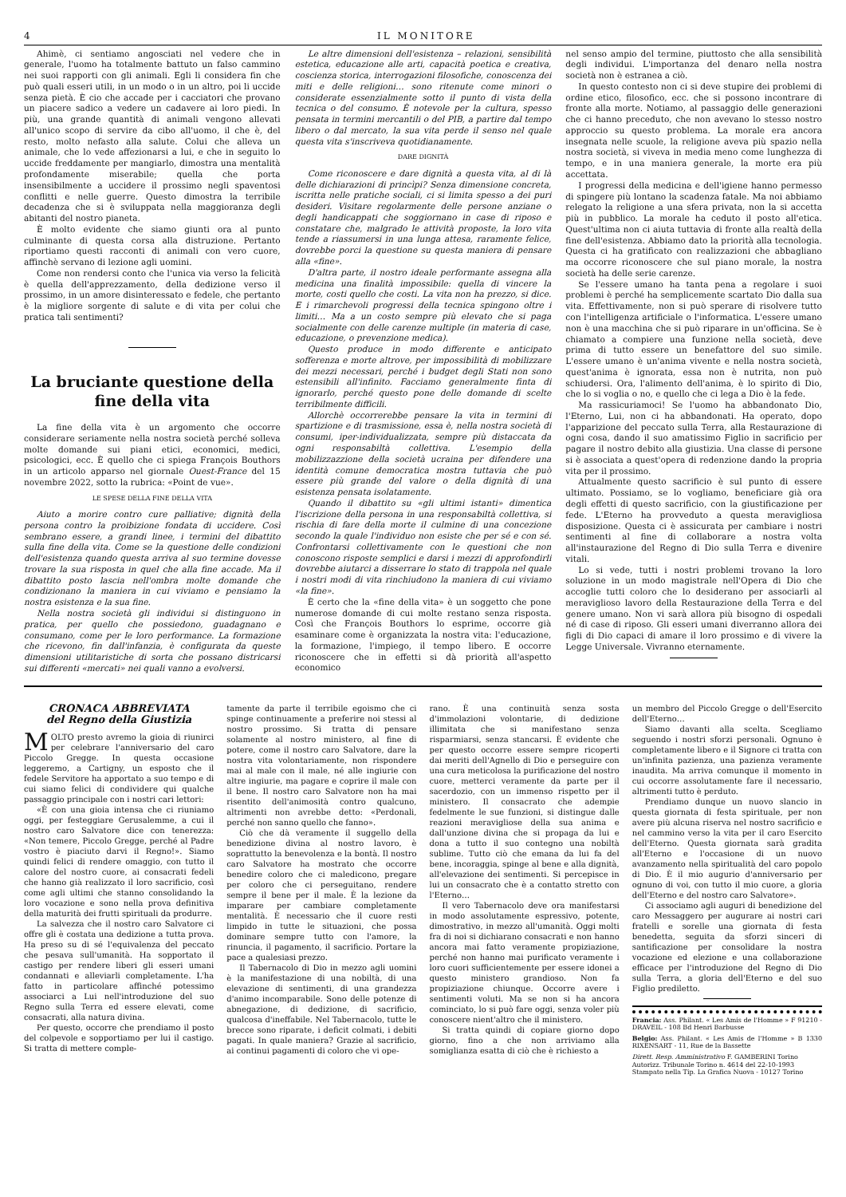4 IL MONITORE
Ahimè, ci sentiamo angosciati nel vedere che in generale, l'uomo ha totalmente battuto un falso cammino nei suoi rapporti con gli animali. Egli li considera fin che può quali esseri utili, in un modo o in un altro, poi li uccide senza pietà. È cio che accade per i cacciatori che provano un piacere sadico a vedere un cadavere ai loro piedi. In più, una grande quantità di animali vengono allevati all'unico scopo di servire da cibo all'uomo, il che è, del resto, molto nefasto alla salute. Colui che alleva un animale, che lo vede affezionarsi a lui, e che in seguito lo uccide freddamente per mangiarlo, dimostra una mentalità profondamente miserabile; quella che porta insensibilmente a uccidere il prossimo negli spaventosi conflitti e nelle guerre. Questo dimostra la terribile decadenza che si è sviluppata nella maggioranza degli abitanti del nostro pianeta.
È molto evidente che siamo giunti ora al punto culminante di questa corsa alla distruzione. Pertanto riportiamo questi racconti di animali con vero cuore, affinchè servano di lezione agli uomini.
Come non rendersi conto che l'unica via verso la felicità è quella dell'apprezzamento, della dedizione verso il prossimo, in un amore disinteressato e fedele, che pertanto è la migliore sorgente di salute e di vita per colui che pratica tali sentimenti?
La bruciante questione della fine della vita
La fine della vita è un argomento che occorre considerare seriamente nella nostra società perché solleva molte domande sui piani etici, economici, medici, psicologici, ecc. È quello che ci spiega François Bouthors in un articolo apparso nel giornale Ouest-France del 15 novembre 2022, sotto la rubrica: «Point de vue».
LE SPESE DELLA FINE DELLA VITA
Aiuto a morire contro cure palliative; dignità della persona contro la proibizione fondata di uccidere. Così sembrano essere, a grandi linee, i termini del dibattito sulla fine della vita. Come se la questione delle condizioni dell'esistenza quando questa arriva al suo termine dovesse trovare la sua risposta in quel che alla fine accade. Ma il dibattito posto lascia nell'ombra molte domande che condizionano la maniera in cui viviamo e pensiamo la nostra esistenza e la sua fine.
Nella nostra società gli individui si distinguono in pratica, per quello che possiedono, guadagnano e consumano, come per le loro performance. La formazione che ricevono, fin dall'infanzia, è configurata da queste dimensioni utilitaristiche di sorta che possano districarsi sui differenti «mercati» nei quali vanno a evolversi.
Le altre dimensioni dell'esistenza – relazioni, sensibilità estetica, educazione alle arti, capacità poetica e creativa, coscienza storica, interrogazioni filosofiche, conoscenza dei miti e delle religioni… sono ritenute come minori o considerate essenzialmente sotto il punto di vista della tecnica o del consumo. È notevole per la cultura, spesso pensata in termini mercantili o del PIB, a partire dal tempo libero o dal mercato, la sua vita perde il senso nel quale questa vita s'inscriveva quotidianamente.
DARE DIGNITÀ
Come riconoscere e dare dignità a questa vita, al di là delle dichiarazioni di princìpi? Senza dimensione concreta, iscritta nelle pratiche sociali, ci si limita spesso a dei puri desideri. Visitare regolarmente delle persone anziane o degli handicappati che soggiornano in case di riposo e constatare che, malgrado le attività proposte, la loro vita tende a riassumersi in una lunga attesa, raramente felice, dovrebbe porci la questione su questa maniera di pensare alla «fine».
D'altra parte, il nostro ideale performante assegna alla medicina una finalità impossibile: quella di vincere la morte, costi quello che costi. La vita non ha prezzo, si dice. E i rimarchevoli progressi della tecnica spingono oltre i limiti… Ma a un costo sempre più elevato che si paga socialmente con delle carenze multiple (in materia di case, educazione, o prevenzione medica).
Questo produce in modo differente e anticipato sofferenza e morte altrove, per impossibilità di mobilizzare dei mezzi necessari, perché i budget degli Stati non sono estensibili all'infinito. Facciamo generalmente finta di ignorarlo, perché questo pone delle domande di scelte terribilmente difficili.
Allorchè occorrerebbe pensare la vita in termini di spartizione e di trasmissione, essa è, nella nostra società di consumi, iper-individualizzata, sempre più distaccata da ogni responsabiltà collettiva. L'esempio della mobilizzazzione della società ucraina per difendere una identità comune democratica mostra tuttavia che può essere più grande del valore o della dignità di una esistenza pensata isolatamente.
Quando il dibattito su «gli ultimi istanti» dimentica l'iscrizione della persona in una responsabiltà collettiva, si rischia di fare della morte il culmine di una concezione secondo la quale l'individuo non esiste che per sé e con sé. Confrontarsi collettivamente con le questioni che non conoscono risposte semplici e darsi i mezzi di approfondirli dovrebbe aiutarci a disserrare lo stato di trappola nel quale i nostri modi di vita rinchiudono la maniera di cui viviamo «la fine».
È certo che la «fine della vita» è un soggetto che pone numerose domande di cui molte restano senza risposta. Così che François Bouthors lo esprime, occorre già esaminare come è organizzata la nostra vita: l'educazione, la formazione, l'impiego, il tempo libero. E occorre riconoscere che in effetti si dà priorità all'aspetto economico
nel senso ampio del termine, piuttosto che alla sensibilità degli individui. L'importanza del denaro nella nostra società non è estranea a ciò.
In questo contesto non ci si deve stupire dei problemi di ordine etico, filosofico, ecc. che si possono incontrare di fronte alla morte. Notiamo, al passaggio delle generazioni che ci hanno preceduto, che non avevano lo stesso nostro approccio su questo problema. La morale era ancora insegnata nelle scuole, la religione aveva più spazio nella nostra società, si viveva in media meno come lunghezza di tempo, e in una maniera generale, la morte era più accettata.
I progressi della medicina e dell'igiene hanno permesso di spingere più lontano la scadenza fatale. Ma noi abbiamo relegato la religione a una sfera privata, non la si accetta più in pubblico. La morale ha ceduto il posto all'etica. Quest'ultima non ci aiuta tuttavia di fronte alla realtà della fine dell'esistenza. Abbiamo dato la priorità alla tecnologia. Questa ci ha gratificato con realizzazioni che abbagliano ma occorre riconoscere che sul piano morale, la nostra società ha delle serie carenze.
Se l'essere umano ha tanta pena a regolare i suoi problemi è perché ha semplicemente scartato Dio dalla sua vita. Effettivamente, non si può sperare di risolvere tutto con l'intelligenza artificiale o l'informatica. L'essere umano non è una macchina che si può riparare in un'officina. Se è chiamato a compiere una funzione nella società, deve prima di tutto essere un benefattore del suo simile. L'essere umano è un'anima vivente e nella nostra società, quest'anima è ignorata, essa non è nutrita, non può schiudersi. Ora, l'alimento dell'anima, è lo spirito di Dio, che lo si voglia o no, e quello che ci lega a Dio è la fede.
Ma rassicuriamoci! Se l'uomo ha abbandonato Dio, l'Eterno, Lui, non ci ha abbandonati. Ha operato, dopo l'apparizione del peccato sulla Terra, alla Restaurazione di ogni cosa, dando il suo amatissimo Figlio in sacrificio per pagare il nostro debito alla giustizia. Una classe di persone si è associata a quest'opera di redenzione dando la propria vita per il prossimo.
Attualmente questo sacrificio è sul punto di essere ultimato. Possiamo, se lo vogliamo, beneficiare già ora degli effetti di questo sacrificio, con la giustificazione per fede. L'Eterno ha provveduto a questa meravigliosa disposizione. Questa ci è assicurata per cambiare i nostri sentimenti al fine di collaborare a nostra volta all'instaurazione del Regno di Dio sulla Terra e divenire vitali.
Lo si vede, tutti i nostri problemi trovano la loro soluzione in un modo magistrale nell'Opera di Dio che accoglie tutti coloro che lo desiderano per associarli al meraviglioso lavoro della Restaurazione della Terra e del genere umano. Non vi sarà allora più bisogno di ospedali né di case di riposo. Gli esseri umani diverranno allora dei figli di Dio capaci di amare il loro prossimo e di vivere la Legge Universale. Vivranno eternamente.
CRONACA ABBREVIATA
del Regno della Giustizia
MOLTO presto avremo la gioia di riunirci per celebrare l'anniversario del caro Piccolo Gregge. In questa occasione leggeremo, a Cartigny, un esposto che il fedele Servitore ha apportato a suo tempo e di cui siamo felici di condividere qui qualche passaggio principale con i nostri cari lettori:
«È con una gioia intensa che ci riuniamo oggi, per festeggiare Gerusalemme, a cui il nostro caro Salvatore dice con tenerezza: «Non temere, Piccolo Gregge, perché al Padre vostro è piaciuto darvi il Regno!». Siamo quindi felici di rendere omaggio, con tutto il calore del nostro cuore, ai consacrati fedeli che hanno già realizzato il loro sacrificio, così come agli ultimi che stanno consolidando la loro vocazione e sono nella prova definitiva della maturità dei frutti spirituali da produrre.
La salvezza che il nostro caro Salvatore ci offre gli è costata una dedizione a tutta prova. Ha preso su di sé l'equivalenza del peccato che pesava sull'umanità. Ha sopportato il castigo per rendere liberi gli esseri umani condannati e alleviarli completamente. L'ha fatto in particolare affinché potessimo associarci a Lui nell'introduzione del suo Regno sulla Terra ed essere elevati, come consacrati, alla natura divina.
Per questo, occorre che prendiamo il posto del colpevole e sopportiamo per lui il castigo. Si tratta di mettere comple-
tamente da parte il terribile egoismo che ci spinge continuamente a preferire noi stessi al nostro prossimo. Si tratta di pensare solamente al nostro ministero, al fine di potere, come il nostro caro Salvatore, dare la nostra vita volontariamente, non rispondere mai al male con il male, né alle ingiurie con altre ingiurie, ma pagare e coprire il male con il bene. Il nostro caro Salvatore non ha mai risentito dell'animosità contro qualcuno, altrimenti non avrebbe detto: «Perdonali, perché non sanno quello che fanno».
Ciò che dà veramente il suggello della benedizione divina al nostro lavoro, è soprattutto la benevolenza e la bontà. Il nostro caro Salvatore ha mostrato che occorre benedire coloro che ci maledicono, pregare per coloro che ci perseguitano, rendere sempre il bene per il male. È la lezione da imparare per cambiare completamente mentalità. È necessario che il cuore resti limpido in tutte le situazioni, che possa dominare sempre tutto con l'amore, la rinuncia, il pagamento, il sacrificio. Portare la pace a qualesiasi prezzo.
Il Tabernacolo di Dio in mezzo agli uomini è la manifestazione di una nobiltà, di una elevazione di sentimenti, di una grandezza d'animo incomparabile. Sono delle potenze di abnegazione, di dedizione, di sacrificio, qualcosa d'ineffabile. Nel Tabernacolo, tutte le brecce sono riparate, i deficit colmati, i debiti pagati. In quale maniera? Grazie al sacrificio, ai continui pagamenti di coloro che vi ope-
rano. È una continuità senza sosta d'immolazioni volontarie, di dedizione illimitata che si manifestano senza risparmiarsi, senza stancarsi. È evidente che per questo occorre essere sempre ricoperti dai meriti dell'Agnello di Dio e perseguire con una cura meticolosa la purificazione del nostro cuore, metterci veramente da parte per il sacerdozio, con un immenso rispetto per il ministero. Il consacrato che adempie fedelmente le sue funzioni, si distingue dalle reazioni meravigliose della sua anima e dall'unzione divina che si propaga da lui e dona a tutto il suo contegno una nobiltà sublime. Tutto ciò che emana da lui fa del bene, incoraggia, spinge al bene e alla dignità, all'elevazione dei sentimenti. Si percepisce in lui un consacrato che è a contatto stretto con l'Eterno…
Il vero Tabernacolo deve ora manifestarsi in modo assolutamente espressivo, potente, dimostrativo, in mezzo all'umanità. Oggi molti fra di noi si dichiarano consacrati e non hanno ancora mai fatto veramente propiziazione, perché non hanno mai purificato veramente i loro cuori sufficientemente per essere idonei a questo ministero grandioso. Non fa propiziazione chiunque. Occorre avere i sentimenti voluti. Ma se non si ha ancora cominciato, lo si può fare oggi, senza voler più conoscere nient'altro che il ministero.
Si tratta quindi di copiare giorno dopo giorno, fino a che non arriviamo alla somiglianza esatta di ciò che è richiesto a
un membro del Piccolo Gregge o dell'Esercito dell'Eterno…
Siamo davanti alla scelta. Scegliamo seguendo i nostri sforzi personali. Ognuno è completamente libero e il Signore ci tratta con un'infinita pazienza, una pazienza veramente inaudita. Ma arriva comunque il momento in cui occorre assolutamente fare il necessario, altrimenti tutto è perduto.
Prendiamo dunque un nuovo slancio in questa giornata di festa spirituale, per non avere più alcuna riserva nel nostro sacrificio e nel cammino verso la vita per il caro Esercito dell'Eterno. Questa giornata sarà gradita all'Eterno e l'occasione di un nuovo avanzamento nella spiritualità del caro popolo di Dio. È il mio augurio d'anniversario per ognuno di voi, con tutto il mio cuore, a gloria dell'Eterno e del nostro caro Salvatore».
Ci associamo agli auguri di benedizione del caro Messaggero per augurare ai nostri cari fratelli e sorelle una giornata di festa benedetta, seguita da sforzi sinceri di santificazione per consolidare la nostra vocazione ed elezione e una collaborazione efficace per l'introduzione del Regno di Dio sulla Terra, a gloria dell'Eterno e del suo Figlio prediletto.
Francia: Ass. Philant. « Les Amis de l'Homme » F 91210 - DRAVEIL - 108 Bd Henri Barbusse
Belgio: Ass. Philant. « Les Amis de l'Homme » B 1330 RIXENSART - 11, Rue de la Bassette
Dirett. Resp. Amministrativo F. GAMBERINI Torino
Autorizz. Tribunale Torino n. 4614 del 22-10-1993
Stampato nella Tip. La Grafica Nuova - 10127 Torino